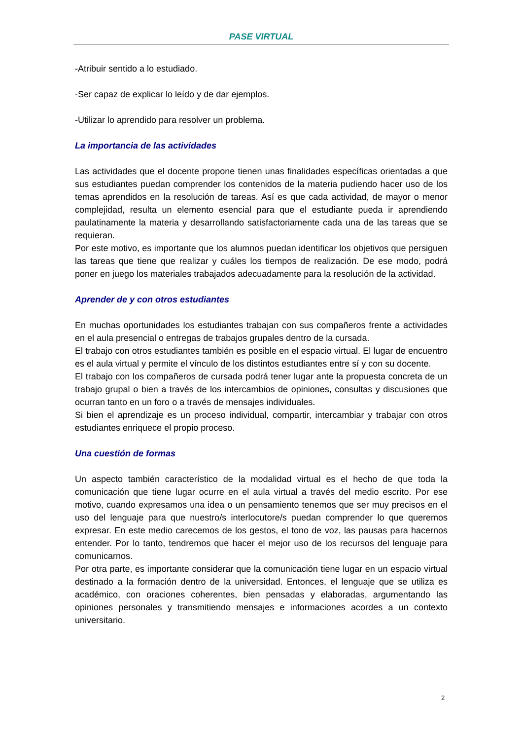PASE VIRTUAL
-Atribuir sentido a lo estudiado.
-Ser capaz de explicar lo leído y de dar ejemplos.
-Utilizar lo aprendido para resolver un problema.
La importancia de las actividades
Las actividades que el docente propone tienen unas finalidades específicas orientadas a que sus estudiantes puedan comprender los contenidos de la materia pudiendo hacer uso de los temas aprendidos en la resolución de tareas. Así es que cada actividad, de mayor o menor complejidad, resulta un elemento esencial para que el estudiante pueda ir aprendiendo paulatinamente la materia y desarrollando satisfactoriamente cada una de las tareas que se requieran.
Por este motivo, es importante que los alumnos puedan identificar los objetivos que persiguen las tareas que tiene que realizar y cuáles los tiempos de realización. De ese modo, podrá poner en juego los materiales trabajados adecuadamente para la resolución de la actividad.
Aprender de y con otros estudiantes
En muchas oportunidades los estudiantes trabajan con sus compañeros frente a actividades en el aula presencial o entregas de trabajos grupales dentro de la cursada.
El trabajo con otros estudiantes también es posible en el espacio virtual. El lugar de encuentro es el aula virtual y permite el vínculo de los distintos estudiantes entre sí y con su docente.
El trabajo con los compañeros de cursada podrá tener lugar ante la propuesta concreta de un trabajo grupal o bien a través de los intercambios de opiniones, consultas y discusiones que ocurran tanto en un foro o a través de mensajes individuales.
Si bien el aprendizaje es un proceso individual, compartir, intercambiar y trabajar con otros estudiantes enriquece el propio proceso.
Una cuestión de formas
Un aspecto también característico de la modalidad virtual es el hecho de que toda la comunicación que tiene lugar ocurre en el aula virtual a través del medio escrito. Por ese motivo, cuando expresamos una idea o un pensamiento tenemos que ser muy precisos en el uso del lenguaje para que nuestro/s interlocutore/s puedan comprender lo que queremos expresar. En este medio carecemos de los gestos, el tono de voz, las pausas para hacernos entender. Por lo tanto, tendremos que hacer el mejor uso de los recursos del lenguaje para comunicarnos.
Por otra parte, es importante considerar que la comunicación tiene lugar en un espacio virtual destinado a la formación dentro de la universidad. Entonces, el lenguaje que se utiliza es académico, con oraciones coherentes, bien pensadas y elaboradas, argumentando las opiniones personales y transmitiendo mensajes e informaciones acordes a un contexto universitario.
2